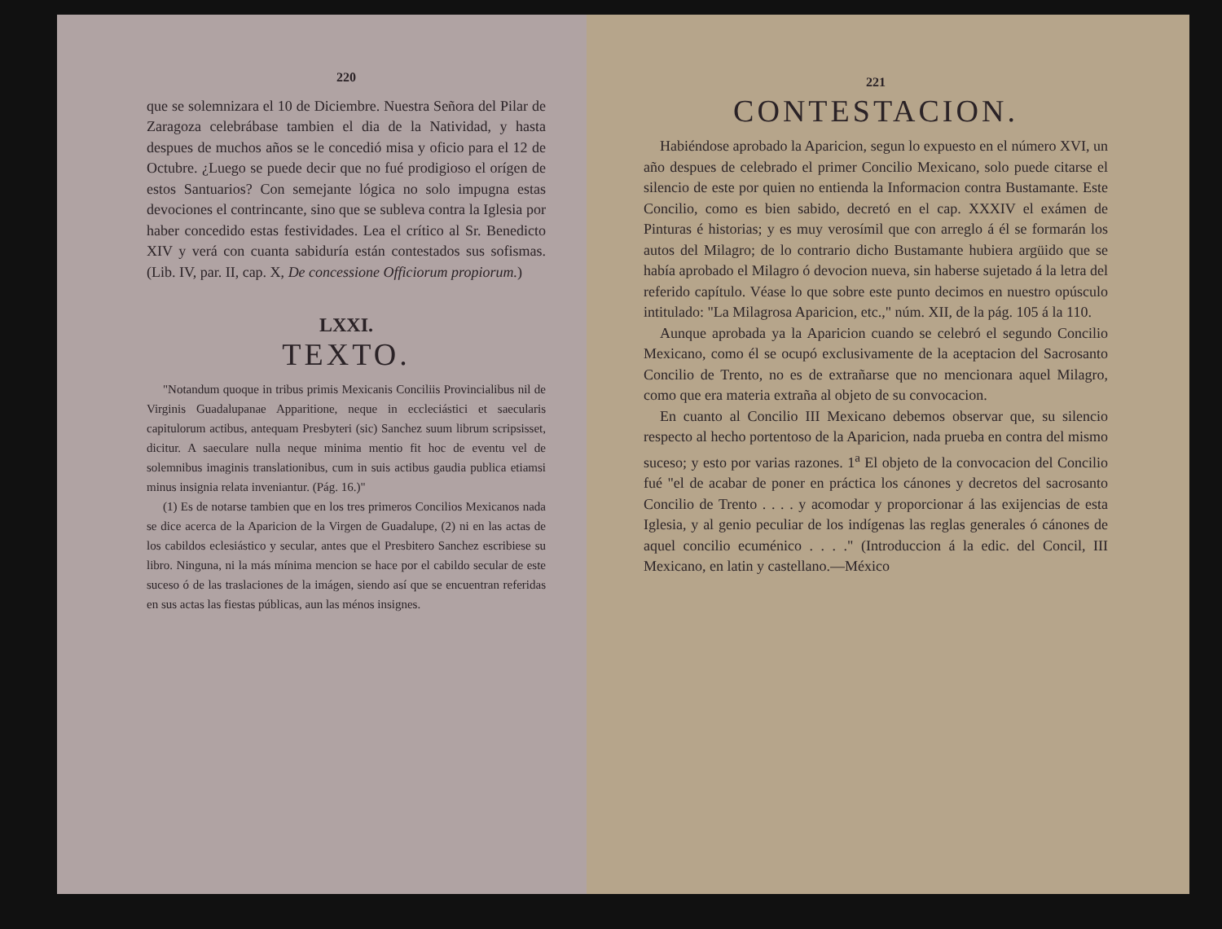220
que se solemnizara el 10 de Diciembre. Nuestra Señora del Pilar de Zaragoza celebrábase tambien el dia de la Natividad, y hasta despues de muchos años se le concedió misa y oficio para el 12 de Octubre. ¿Luego se puede decir que no fué prodigioso el orígen de estos Santuarios? Con semejante lógica no solo impugna estas devociones el contrincante, sino que se subleva contra la Iglesia por haber concedido estas festividades. Lea el crítico al Sr. Benedicto XIV y verá con cuanta sabiduría están contestados sus sofismas. (Lib. IV, par. II, cap. X, De concessione Officiorum propiorum.)
LXXI.
TEXTO.
"Notandum quoque in tribus primis Mexicanis Conciliis Provincialibus nil de Virginis Guadalupanae Apparitione, neque in eccleciástici et saecularis capitulorum actibus, antequam Presbyteri (sic) Sanchez suum librum scripsisset, dicitur. A saeculare nulla neque minima mentio fit hoc de eventu vel de solemnibus imaginis translationibus, cum in suis actibus gaudia publica etiamsi minus insignia relata inveniantur. (Pág. 16.)"
(1) Es de notarse tambien que en los tres primeros Concilios Mexicanos nada se dice acerca de la Aparicion de la Virgen de Guadalupe, (2) ni en las actas de los cabildos eclesiástico y secular, antes que el Presbitero Sanchez escribiese su libro. Ninguna, ni la más mínima mencion se hace por el cabildo secular de este suceso ó de las traslaciones de la imágen, siendo así que se encuentran referidas en sus actas las fiestas públicas, aun las ménos insignes.
221
CONTESTACION.
Habiéndose aprobado la Aparicion, segun lo expuesto en el número XVI, un año despues de celebrado el primer Concilio Mexicano, solo puede citarse el silencio de este por quien no entienda la Informacion contra Bustamante. Este Concilio, como es bien sabido, decretó en el cap. XXXIV el exámen de Pinturas é historias; y es muy verosímil que con arreglo á él se formarán los autos del Milagro; de lo contrario dicho Bustamante hubiera argüido que se había aprobado el Milagro ó devocion nueva, sin haberse sujetado á la letra del referido capítulo. Véase lo que sobre este punto decimos en nuestro opúsculo intitulado: "La Milagrosa Aparicion, etc.," núm. XII, de la pág. 105 á la 110.
Aunque aprobada ya la Aparicion cuando se celebró el segundo Concilio Mexicano, como él se ocupó exclusivamente de la aceptacion del Sacrosanto Concilio de Trento, no es de extrañarse que no mencionara aquel Milagro, como que era materia extraña al objeto de su convocacion.
En cuanto al Concilio III Mexicano debemos observar que, su silencio respecto al hecho portentoso de la Aparicion, nada prueba en contra del mismo suceso; y esto por varias razones. 1<sup>a</sup> El objeto de la convocacion del Concilio fué "el de acabar de poner en práctica los cánones y decretos del sacrosanto Concilio de Trento . . . . y acomodar y proporcionar á las exijencias de esta Iglesia, y al genio peculiar de los indígenas las reglas generales ó cánones de aquel concilio ecuménico . . . ." (Introduccion á la edic. del Concil, III Mexicano, en latin y castellano.—México